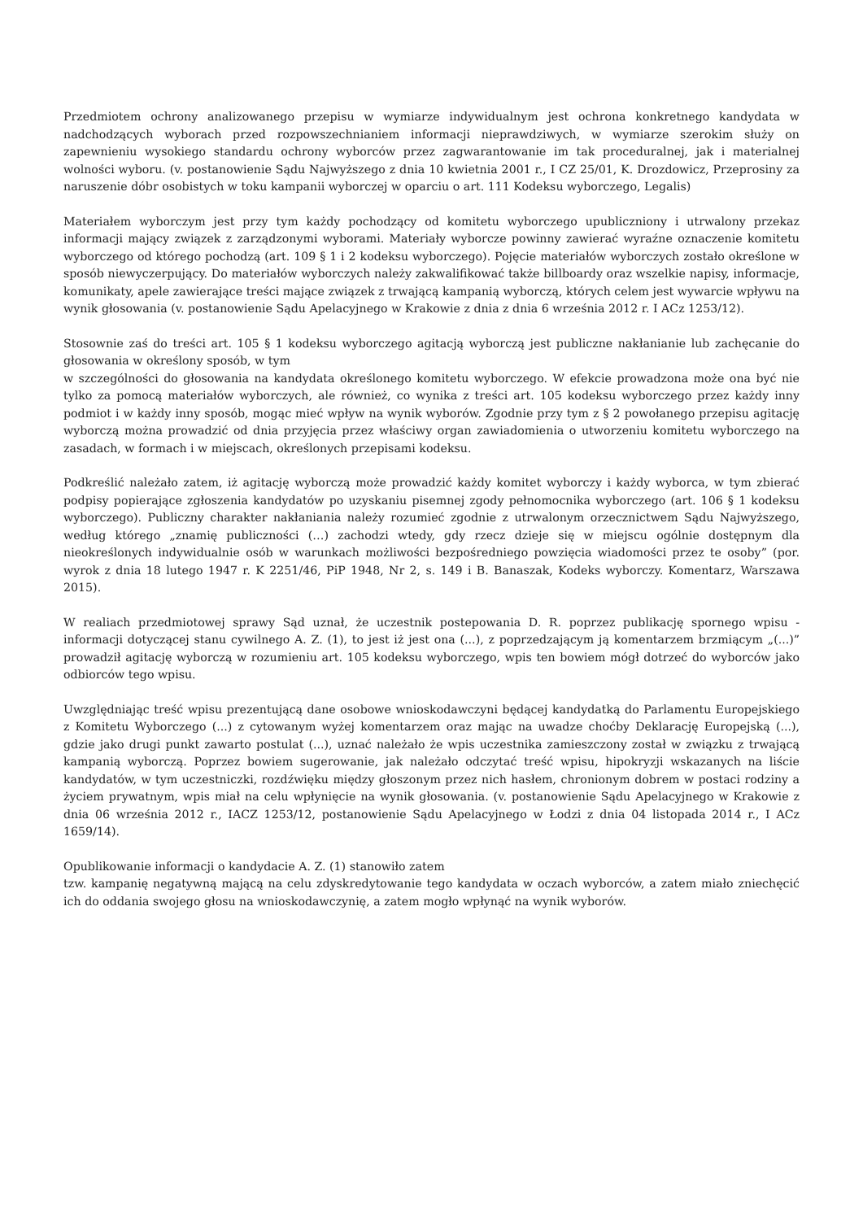Przedmiotem ochrony analizowanego przepisu w wymiarze indywidualnym jest ochrona konkretnego kandydata w nadchodzących wyborach przed rozpowszechnianiem informacji nieprawdziwych, w wymiarze szerokim służy on zapewnieniu wysokiego standardu ochrony wyborców przez zagwarantowanie im tak proceduralnej, jak i materialnej wolności wyboru. (v. postanowienie Sądu Najwyższego z dnia 10 kwietnia 2001 r., I CZ 25/01, K. Drozdowicz, Przeprosiny za naruszenie dóbr osobistych w toku kampanii wyborczej w oparciu o art. 111 Kodeksu wyborczego, Legalis)
Materiałem wyborczym jest przy tym każdy pochodzący od komitetu wyborczego upubliczniony i utrwalony przekaz informacji mający związek z zarządzonymi wyborami. Materiały wyborcze powinny zawierać wyraźne oznaczenie komitetu wyborczego od którego pochodzą (art. 109 § 1 i 2 kodeksu wyborczego). Pojęcie materiałów wyborczych zostało określone w sposób niewyczerpujący. Do materiałów wyborczych należy zakwalifikować także billboardy oraz wszelkie napisy, informacje, komunikaty, apele zawierające treści mające związek z trwającą kampanią wyborczą, których celem jest wywarcie wpływu na wynik głosowania (v. postanowienie Sądu Apelacyjnego w Krakowie z dnia z dnia 6 września 2012 r. I ACz 1253/12).
Stosownie zaś do treści art. 105 § 1 kodeksu wyborczego agitacją wyborczą jest publiczne nakłanianie lub zachęcanie do głosowania w określony sposób, w tym
w szczególności do głosowania na kandydata określonego komitetu wyborczego. W efekcie prowadzona może ona być nie tylko za pomocą materiałów wyborczych, ale również, co wynika z treści art. 105 kodeksu wyborczego przez każdy inny podmiot i w każdy inny sposób, mogąc mieć wpływ na wynik wyborów. Zgodnie przy tym z § 2 powołanego przepisu agitację wyborczą można prowadzić od dnia przyjęcia przez właściwy organ zawiadomienia o utworzeniu komitetu wyborczego na zasadach, w formach i w miejscach, określonych przepisami kodeksu.
Podkreślić należało zatem, iż agitację wyborczą może prowadzić każdy komitet wyborczy i każdy wyborca, w tym zbierać podpisy popierające zgłoszenia kandydatów po uzyskaniu pisemnej zgody pełnomocnika wyborczego (art. 106 § 1 kodeksu wyborczego). Publiczny charakter nakłaniania należy rozumieć zgodnie z utrwalonym orzecznictwem Sądu Najwyższego, według którego „znamię publiczności (…) zachodzi wtedy, gdy rzecz dzieje się w miejscu ogólnie dostępnym dla nieokreślonych indywidualnie osób w warunkach możliwości bezpośredniego powzięcia wiadomości przez te osoby” (por. wyrok z dnia 18 lutego 1947 r. K 2251/46, PiP 1948, Nr 2, s. 149 i B. Banaszak, Kodeks wyborczy. Komentarz, Warszawa 2015).
W realiach przedmiotowej sprawy Sąd uznał, że uczestnik postepowania D. R. poprzez publikację spornego wpisu - informacji dotyczącej stanu cywilnego A. Z. (1), to jest iż jest ona (...), z poprzedzającym ją komentarzem brzmiącym „(...)” prowadził agitację wyborczą w rozumieniu art. 105 kodeksu wyborczego, wpis ten bowiem mógł dotrzeć do wyborców jako odbiorców tego wpisu.
Uwzględniając treść wpisu prezentującą dane osobowe wnioskodawczyni będącej kandydatką do Parlamentu Europejskiego z Komitetu Wyborczego (...) z cytowanym wyżej komentarzem oraz mając na uwadze choćby Deklarację Europejską (...), gdzie jako drugi punkt zawarto postulat (...), uznać należało że wpis uczestnika zamieszczony został w związku z trwającą kampanią wyborczą. Poprzez bowiem sugerowanie, jak należało odczytać treść wpisu, hipokryzji wskazanych na liście kandydatów, w tym uczestniczki, rozdźwięku między głoszonym przez nich hasłem, chronionym dobrem w postaci rodziny a życiem prywatnym, wpis miał na celu wpłynięcie na wynik głosowania. (v. postanowienie Sądu Apelacyjnego w Krakowie z dnia 06 września 2012 r., IACZ 1253/12, postanowienie Sądu Apelacyjnego w Łodzi z dnia 04 listopada 2014 r., I ACz 1659/14).
Opublikowanie informacji o kandydacie A. Z. (1) stanowiło zatem
tzw. kampanię negatywną mającą na celu zdyskredytowanie tego kandydata w oczach wyborców, a zatem miało zniechęcić ich do oddania swojego głosu na wnioskodawczynię, a zatem mogło wpłynąć na wynik wyborów.